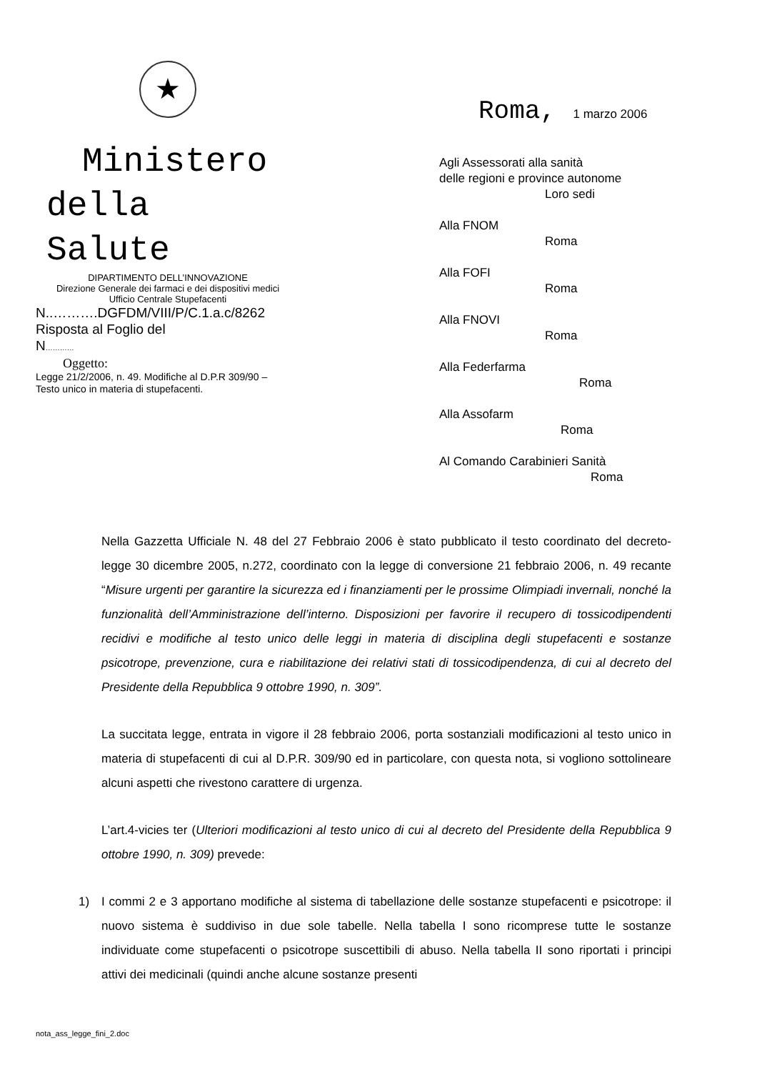★
Ministero
della
Salute
DIPARTIMENTO DELL’INNOVAZIONE
Direzione Generale dei farmaci e dei dispositivi medici
Ufficio Centrale Stupefacenti
N..……….DGFDM/VIII/P/C.1.a.c/8262
Risposta al Foglio del
N…………
Oggetto:
Legge 21/2/2006, n. 49. Modifiche al D.P.R 309/90 –
Testo unico in materia di stupefacenti.
Roma, 1 marzo 2006
Agli Assessorati alla sanità
delle regioni e province autonome
Loro sedi
Alla FNOM
Roma
Alla FOFI
Roma
Alla FNOVI
Roma
Alla Federfarma
Roma
Alla Assofarm
Roma
Al Comando Carabinieri Sanità
Roma
Nella Gazzetta Ufficiale N. 48 del 27 Febbraio 2006 è stato pubblicato il testo coordinato del decreto-legge 30 dicembre 2005, n.272, coordinato con la legge di conversione 21 febbraio 2006, n. 49 recante “Misure urgenti per garantire la sicurezza ed i finanziamenti per le prossime Olimpiadi invernali, nonché la funzionalità dell’Amministrazione dell’interno. Disposizioni per favorire il recupero di tossicodipendenti recidivi e modifiche al testo unico delle leggi in materia di disciplina degli stupefacenti e sostanze psicotrope, prevenzione, cura e riabilitazione dei relativi stati di tossicodipendenza, di cui al decreto del Presidente della Repubblica 9 ottobre 1990, n. 309”.
La succitata legge, entrata in vigore il 28 febbraio 2006, porta sostanziali modificazioni al testo unico in materia di stupefacenti di cui al D.P.R. 309/90 ed in particolare, con questa nota, si vogliono sottolineare alcuni aspetti che rivestono carattere di urgenza.
L’art.4-vicies ter (Ulteriori modificazioni al testo unico di cui al decreto del Presidente della Repubblica 9 ottobre 1990, n. 309) prevede:
1) I commi 2 e 3 apportano modifiche al sistema di tabellazione delle sostanze stupefacenti e psicotrope: il nuovo sistema è suddiviso in due sole tabelle. Nella tabella I sono ricomprese tutte le sostanze individuate come stupefacenti o psicotrope suscettibili di abuso. Nella tabella II sono riportati i principi attivi dei medicinali (quindi anche alcune sostanze presenti
nota_ass_legge_fini_2.doc